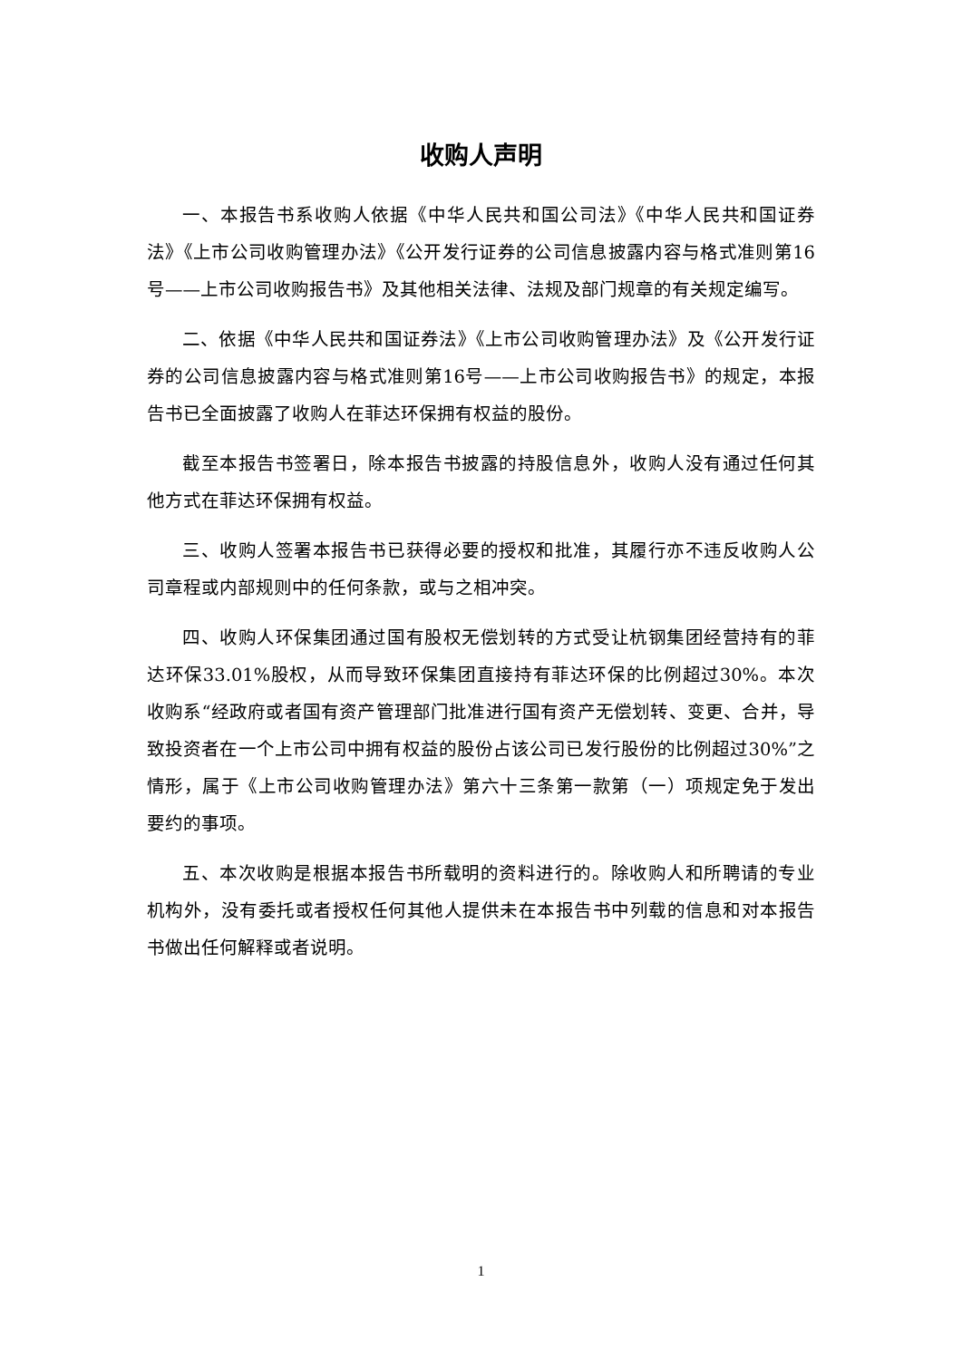收购人声明
一、本报告书系收购人依据《中华人民共和国公司法》《中华人民共和国证券法》《上市公司收购管理办法》《公开发行证券的公司信息披露内容与格式准则第16号——上市公司收购报告书》及其他相关法律、法规及部门规章的有关规定编写。
二、依据《中华人民共和国证券法》《上市公司收购管理办法》及《公开发行证券的公司信息披露内容与格式准则第16号——上市公司收购报告书》的规定，本报告书已全面披露了收购人在菲达环保拥有权益的股份。
截至本报告书签署日，除本报告书披露的持股信息外，收购人没有通过任何其他方式在菲达环保拥有权益。
三、收购人签署本报告书已获得必要的授权和批准，其履行亦不违反收购人公司章程或内部规则中的任何条款，或与之相冲突。
四、收购人环保集团通过国有股权无偿划转的方式受让杭钢集团经营持有的菲达环保33.01%股权，从而导致环保集团直接持有菲达环保的比例超过30%。本次收购系“经政府或者国有资产管理部门批准进行国有资产无偿划转、变更、合并，导致投资者在一个上市公司中拥有权益的股份占该公司已发行股份的比例超过30%”之情形，属于《上市公司收购管理办法》第六十三条第一款第（一）项规定免于发出要约的事项。
五、本次收购是根据本报告书所载明的资料进行的。除收购人和所聘请的专业机构外，没有委托或者授权任何其他人提供未在本报告书中列载的信息和对本报告书做出任何解释或者说明。
1